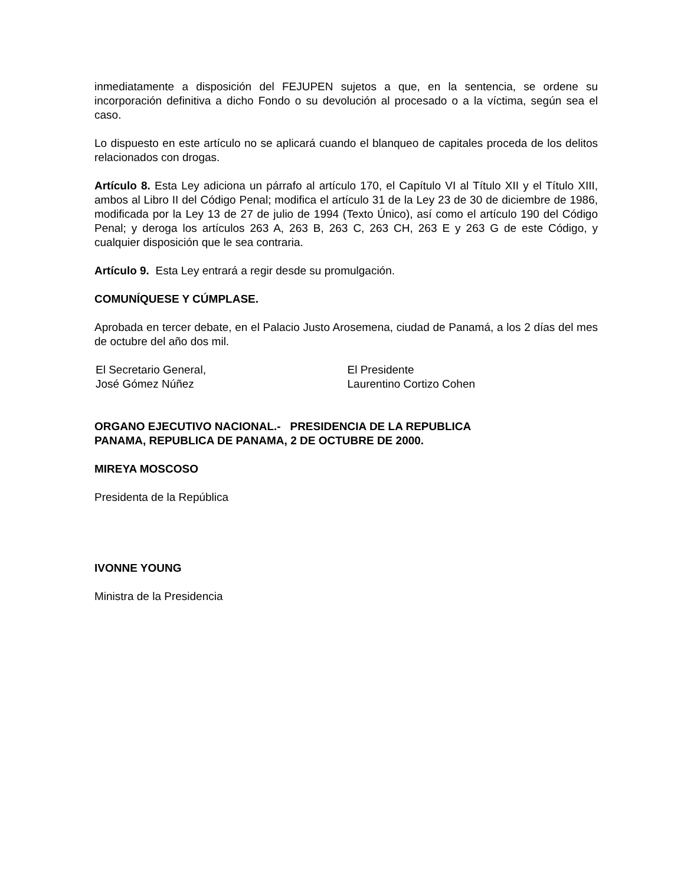inmediatamente a disposición del FEJUPEN sujetos a que, en la sentencia, se ordene su incorporación definitiva a dicho Fondo o su devolución al procesado o a la víctima, según sea el caso.
Lo dispuesto en este artículo no se aplicará cuando el blanqueo de capitales proceda de los delitos relacionados con drogas.
Artículo 8. Esta Ley adiciona un párrafo al artículo 170, el Capítulo VI al Título XII y el Título XIII, ambos al Libro II del Código Penal; modifica el artículo 31 de la Ley 23 de 30 de diciembre de 1986, modificada por la Ley 13 de 27 de julio de 1994 (Texto Único), así como el artículo 190 del Código Penal; y deroga los artículos 263 A, 263 B, 263 C, 263 CH, 263 E y 263 G de este Código, y cualquier disposición que le sea contraria.
Artículo 9. Esta Ley entrará a regir desde su promulgación.
COMUNÍQUESE Y CÚMPLASE.
Aprobada en tercer debate, en el Palacio Justo Arosemena, ciudad de Panamá, a los 2 días del mes de octubre del año dos mil.
El Secretario General,
José Gómez Núñez
El Presidente
Laurentino Cortizo Cohen
ORGANO EJECUTIVO NACIONAL.- PRESIDENCIA DE LA REPUBLICA
PANAMA, REPUBLICA DE PANAMA, 2 DE OCTUBRE DE 2000.
MIREYA MOSCOSO
Presidenta de la República
IVONNE YOUNG
Ministra de la Presidencia